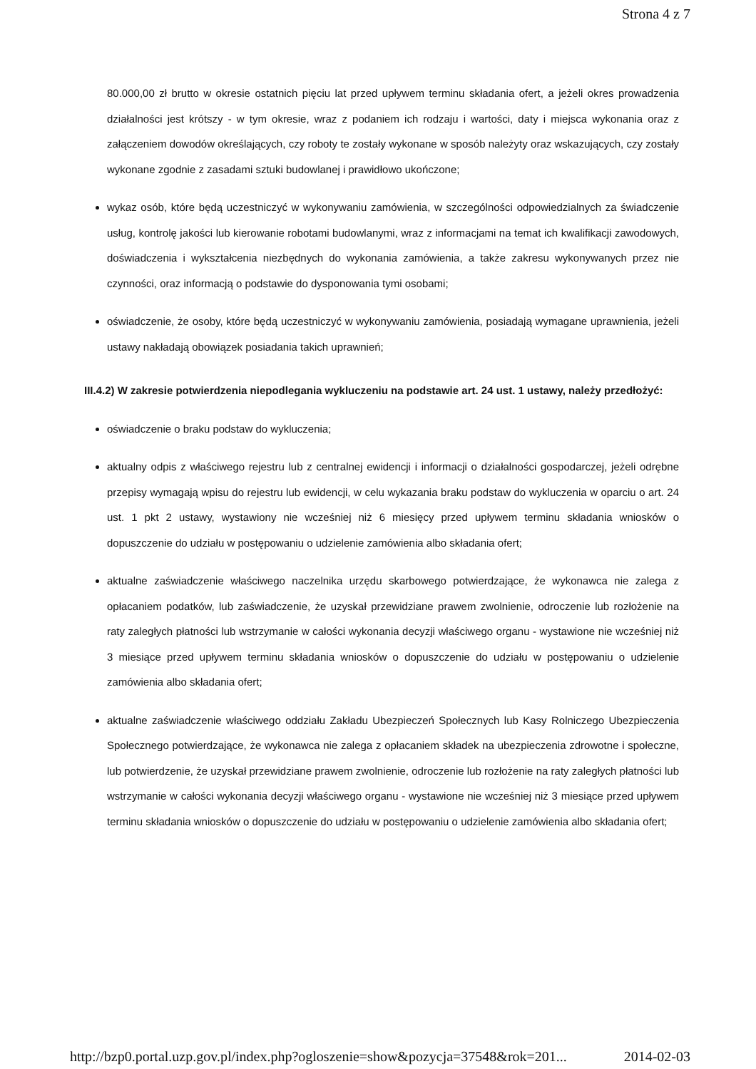Strona 4 z 7
80.000,00 zł brutto w okresie ostatnich pięciu lat przed upływem terminu składania ofert, a jeżeli okres prowadzenia działalności jest krótszy - w tym okresie, wraz z podaniem ich rodzaju i wartości, daty i miejsca wykonania oraz z załączeniem dowodów określających, czy roboty te zostały wykonane w sposób należyty oraz wskazujących, czy zostały wykonane zgodnie z zasadami sztuki budowlanej i prawidłowo ukończone;
wykaz osób, które będą uczestniczyć w wykonywaniu zamówienia, w szczególności odpowiedzialnych za świadczenie usług, kontrolę jakości lub kierowanie robotami budowlanymi, wraz z informacjami na temat ich kwalifikacji zawodowych, doświadczenia i wykształcenia niezbędnych do wykonania zamówienia, a także zakresu wykonywanych przez nie czynności, oraz informacją o podstawie do dysponowania tymi osobami;
oświadczenie, że osoby, które będą uczestniczyć w wykonywaniu zamówienia, posiadają wymagane uprawnienia, jeżeli ustawy nakładają obowiązek posiadania takich uprawnień;
III.4.2) W zakresie potwierdzenia niepodlegania wykluczeniu na podstawie art. 24 ust. 1 ustawy, należy przedłożyć:
oświadczenie o braku podstaw do wykluczenia;
aktualny odpis z właściwego rejestru lub z centralnej ewidencji i informacji o działalności gospodarczej, jeżeli odrębne przepisy wymagają wpisu do rejestru lub ewidencji, w celu wykazania braku podstaw do wykluczenia w oparciu o art. 24 ust. 1 pkt 2 ustawy, wystawiony nie wcześniej niż 6 miesięcy przed upływem terminu składania wniosków o dopuszczenie do udziału w postępowaniu o udzielenie zamówienia albo składania ofert;
aktualne zaświadczenie właściwego naczelnika urzędu skarbowego potwierdzające, że wykonawca nie zalega z opłacaniem podatków, lub zaświadczenie, że uzyskał przewidziane prawem zwolnienie, odroczenie lub rozłożenie na raty zaległych płatności lub wstrzymanie w całości wykonania decyzji właściwego organu - wystawione nie wcześniej niż 3 miesiące przed upływem terminu składania wniosków o dopuszczenie do udziału w postępowaniu o udzielenie zamówienia albo składania ofert;
aktualne zaświadczenie właściwego oddziału Zakładu Ubezpieczeń Społecznych lub Kasy Rolniczego Ubezpieczenia Społecznego potwierdzające, że wykonawca nie zalega z opłacaniem składek na ubezpieczenia zdrowotne i społeczne, lub potwierdzenie, że uzyskał przewidziane prawem zwolnienie, odroczenie lub rozłożenie na raty zaległych płatności lub wstrzymanie w całości wykonania decyzji właściwego organu - wystawione nie wcześniej niż 3 miesiące przed upływem terminu składania wniosków o dopuszczenie do udziału w postępowaniu o udzielenie zamówienia albo składania ofert;
http://bzp0.portal.uzp.gov.pl/index.php?ogloszenie=show&pozycja=37548&rok=201... 2014-02-03